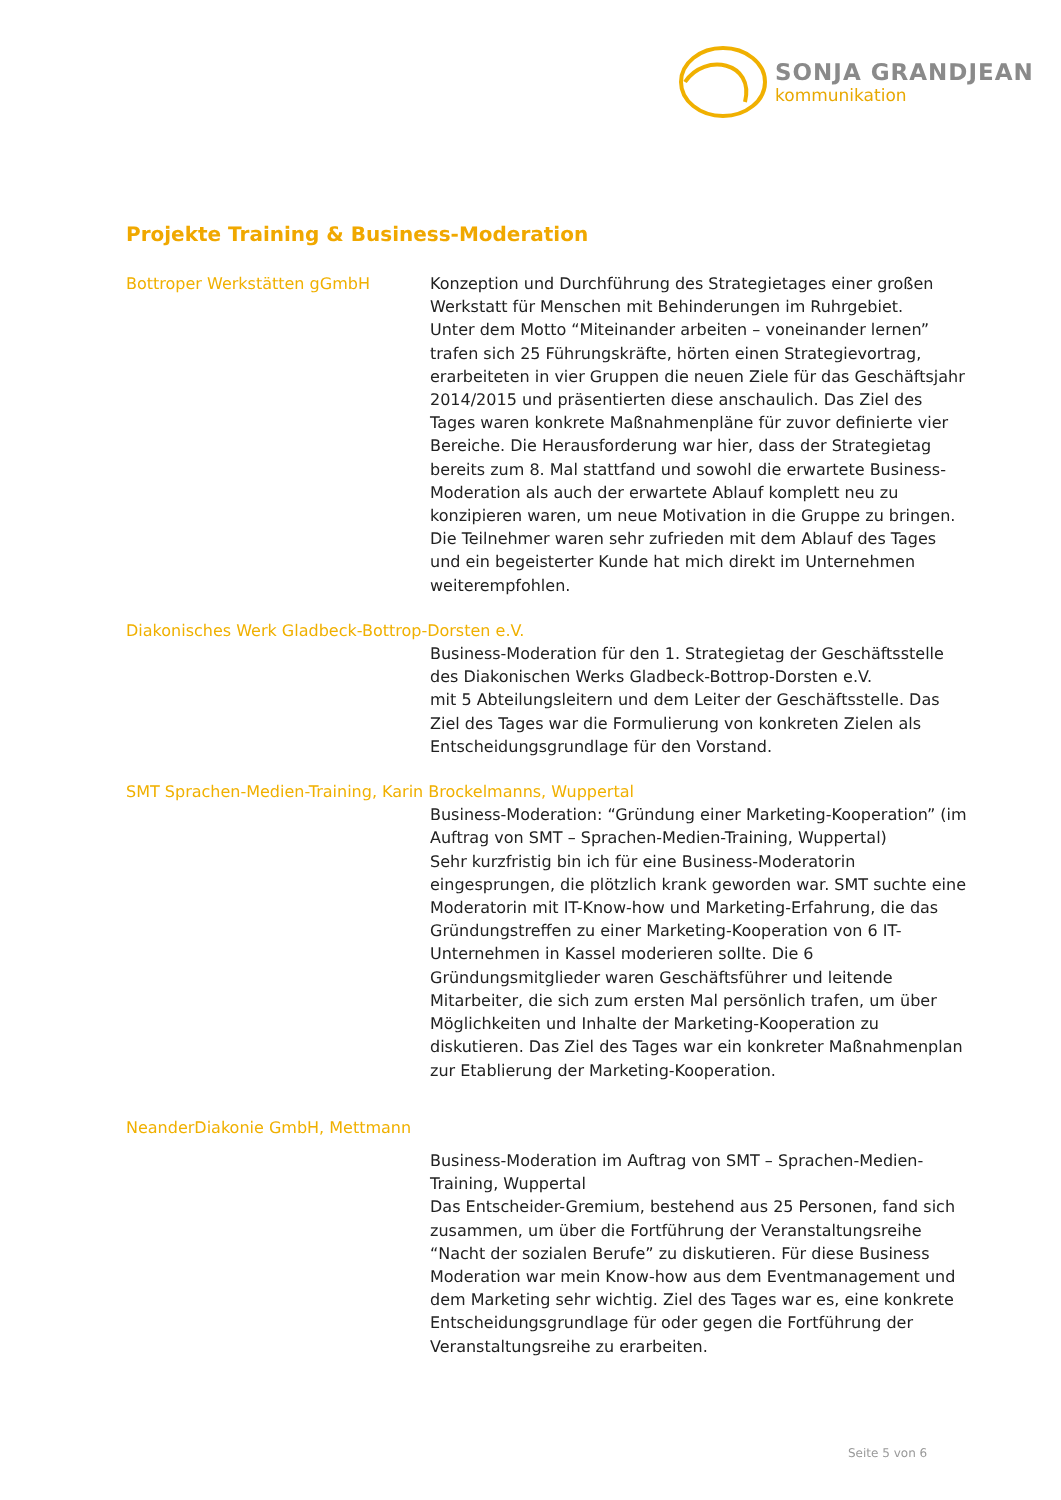SONJA GRANDJEAN
kommunikation
Projekte Training & Business-Moderation
Bottroper Werkstätten gGmbH Konzeption und Durchführung des Strategietages einer großen Werkstatt für Menschen mit Behinderungen im Ruhrgebiet.
Unter dem Motto “Miteinander arbeiten – voneinander lernen” trafen sich 25 Führungskräfte, hörten einen Strategievortrag, erarbeiteten in vier Gruppen die neuen Ziele für das Geschäftsjahr 2014/2015 und präsentierten diese anschaulich. Das Ziel des Tages waren konkrete Maßnahmenpläne für zuvor definierte vier Bereiche. Die Herausforderung war hier, dass der Strategietag bereits zum 8. Mal stattfand und sowohl die erwartete Business-Moderation als auch der erwartete Ablauf komplett neu zu konzipieren waren, um neue Motivation in die Gruppe zu bringen. Die Teilnehmer waren sehr zufrieden mit dem Ablauf des Tages und ein begeisterter Kunde hat mich direkt im Unternehmen weiterempfohlen.
Diakonisches Werk Gladbeck-Bottrop-Dorsten e.V.
Business-Moderation für den 1. Strategietag der Geschäftsstelle des Diakonischen Werks Gladbeck-Bottrop-Dorsten e.V.
mit 5 Abteilungsleitern und dem Leiter der Geschäftsstelle. Das Ziel des Tages war die Formulierung von konkreten Zielen als Entscheidungsgrundlage für den Vorstand.
SMT Sprachen-Medien-Training, Karin Brockelmanns, Wuppertal
Business-Moderation: “Gründung einer Marketing-Kooperation” (im Auftrag von SMT – Sprachen-Medien-Training, Wuppertal)
Sehr kurzfristig bin ich für eine Business-Moderatorin eingesprungen, die plötzlich krank geworden war. SMT suchte eine Moderatorin mit IT-Know-how und Marketing-Erfahrung, die das Gründungstreffen zu einer Marketing-Kooperation von 6 IT-Unternehmen in Kassel moderieren sollte. Die 6 Gründungsmitglieder waren Geschäftsführer und leitende Mitarbeiter, die sich zum ersten Mal persönlich trafen, um über Möglichkeiten und Inhalte der Marketing-Kooperation zu diskutieren. Das Ziel des Tages war ein konkreter Maßnahmenplan zur Etablierung der Marketing-Kooperation.
NeanderDiakonie GmbH, Mettmann
Business-Moderation im Auftrag von SMT – Sprachen-Medien-Training, Wuppertal
Das Entscheider-Gremium, bestehend aus 25 Personen, fand sich zusammen, um über die Fortführung der Veranstaltungsreihe “Nacht der sozialen Berufe” zu diskutieren. Für diese Business Moderation war mein Know-how aus dem Eventmanagement und dem Marketing sehr wichtig. Ziel des Tages war es, eine konkrete Entscheidungsgrundlage für oder gegen die Fortführung der Veranstaltungsreihe zu erarbeiten.
Seite 5 von 6